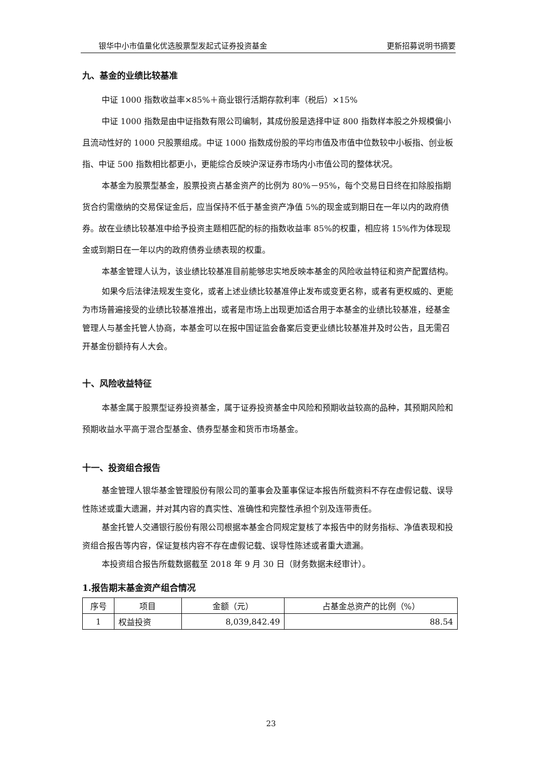银华中小市值量化优选股票型发起式证券投资基金 更新招募说明书摘要
九、基金的业绩比较基准
中证 1000 指数收益率×85%＋商业银行活期存款利率（税后）×15%
中证 1000 指数是由中证指数有限公司编制，其成份股是选择中证 800 指数样本股之外规模偏小且流动性好的 1000 只股票组成。中证 1000 指数成份股的平均市值及市值中位数较中小板指、创业板指、中证 500 指数相比都更小，更能综合反映沪深证券市场内小市值公司的整体状况。
本基金为股票型基金，股票投资占基金资产的比例为 80%－95%，每个交易日日终在扣除股指期货合约需缴纳的交易保证金后，应当保持不低于基金资产净值 5%的现金或到期日在一年以内的政府债券。故在业绩比较基准中给予投资主题相匹配的标的指数收益率 85%的权重，相应将 15%作为体现现金或到期日在一年以内的政府债券业绩表现的权重。
本基金管理人认为，该业绩比较基准目前能够忠实地反映本基金的风险收益特征和资产配置结构。
如果今后法律法规发生变化，或者上述业绩比较基准停止发布或变更名称，或者有更权威的、更能为市场普遍接受的业绩比较基准推出，或者是市场上出现更加适合用于本基金的业绩比较基准，经基金管理人与基金托管人协商，本基金可以在报中国证监会备案后变更业绩比较基准并及时公告，且无需召开基金份额持有人大会。
十、风险收益特征
本基金属于股票型证券投资基金，属于证券投资基金中风险和预期收益较高的品种，其预期风险和预期收益水平高于混合型基金、债券型基金和货币市场基金。
十一、投资组合报告
基金管理人银华基金管理股份有限公司的董事会及董事保证本报告所载资料不存在虚假记载、误导性陈述或重大遗漏，并对其内容的真实性、准确性和完整性承担个别及连带责任。
基金托管人交通银行股份有限公司根据本基金合同规定复核了本报告中的财务指标、净值表现和投资组合报告等内容，保证复核内容不存在虚假记载、误导性陈述或者重大遗漏。
本投资组合报告所载数据截至 2018 年 9 月 30 日（财务数据未经审计）。
1.报告期末基金资产组合情况
| 序号 | 项目 | 金额（元） | 占基金总资产的比例（%） |
| --- | --- | --- | --- |
| 1 | 权益投资 | 8,039,842.49 | 88.54 |
23